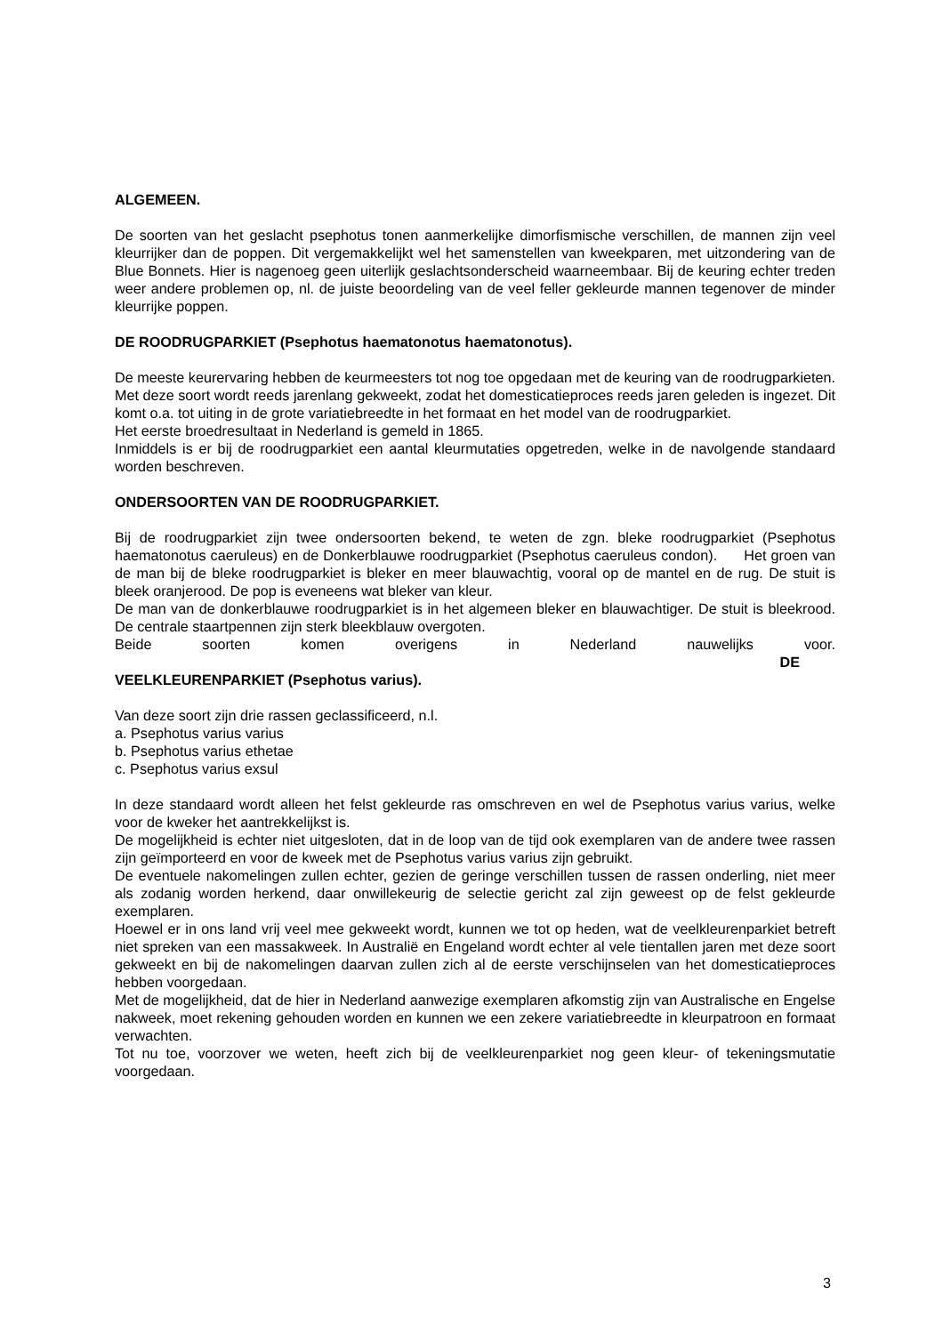ALGEMEEN.
De soorten van het geslacht psephotus tonen aanmerkelijke dimorfismische verschillen, de mannen zijn veel kleurrijker dan de poppen. Dit vergemakkelijkt wel het samenstellen van kweekparen, met uitzondering van de Blue Bonnets. Hier is nagenoeg geen uiterlijk geslachtsonderscheid waarneembaar. Bij de keuring echter treden weer andere problemen op, nl. de juiste beoordeling van de veel feller gekleurde mannen tegenover de minder kleurrijke poppen.
DE ROODRUGPARKIET (Psephotus haematonotus haematonotus).
De meeste keurervaring hebben de keurmeesters tot nog toe opgedaan met de keuring van de roodrugparkieten. Met deze soort wordt reeds jarenlang gekweekt, zodat het domesticatieproces reeds jaren geleden is ingezet. Dit komt o.a. tot uiting in de grote variatiebreedte in het formaat en het model van de roodrugparkiet.
Het eerste broedresultaat in Nederland is gemeld in 1865.
Inmiddels is er bij de roodrugparkiet een aantal kleurmutaties opgetreden, welke in de navolgende standaard worden beschreven.
ONDERSOORTEN VAN DE ROODRUGPARKIET.
Bij de roodrugparkiet zijn twee ondersoorten bekend, te weten de zgn. bleke roodrugparkiet (Psephotus haematonotus caeruleus) en de Donkerblauwe roodrugparkiet (Psephotus caeruleus condon). Het groen van de man bij de bleke roodrugparkiet is bleker en meer blauwachtig, vooral op de mantel en de rug. De stuit is bleek oranjerood. De pop is eveneens wat bleker van kleur.
De man van de donkerblauwe roodrugparkiet is in het algemeen bleker en blauwachtiger. De stuit is bleekrood. De centrale staartpennen zijn sterk bleekblauw overgoten.
Beide soorten komen overigens in Nederland nauwelijks voor.
DE
VEELKLEURENPARKIET (Psephotus varius).
Van deze soort zijn drie rassen geclassificeerd, n.l.
a. Psephotus varius varius
b. Psephotus varius ethetae
c. Psephotus varius exsul
In deze standaard wordt alleen het felst gekleurde ras omschreven en wel de Psephotus varius varius, welke voor de kweker het aantrekkelijkst is.
De mogelijkheid is echter niet uitgesloten, dat in de loop van de tijd ook exemplaren van de andere twee rassen zijn geïmporteerd en voor de kweek met de Psephotus varius varius zijn gebruikt.
De eventuele nakomelingen zullen echter, gezien de geringe verschillen tussen de rassen onderling, niet meer als zodanig worden herkend, daar onwillekeurig de selectie gericht zal zijn geweest op de felst gekleurde exemplaren.
Hoewel er in ons land vrij veel mee gekweekt wordt, kunnen we tot op heden, wat de veelkleurenparkiet betreft niet spreken van een massakweek. In Australië en Engeland wordt echter al vele tientallen jaren met deze soort gekweekt en bij de nakomelingen daarvan zullen zich al de eerste verschijnselen van het domesticatieproces hebben voorgedaan.
Met de mogelijkheid, dat de hier in Nederland aanwezige exemplaren afkomstig zijn van Australische en Engelse nakweek, moet rekening gehouden worden en kunnen we een zekere variatiebreedte in kleurpatroon en formaat verwachten.
Tot nu toe, voorzover we weten, heeft zich bij de veelkleurenparkiet nog geen kleur- of tekeningsmutatie voorgedaan.
3